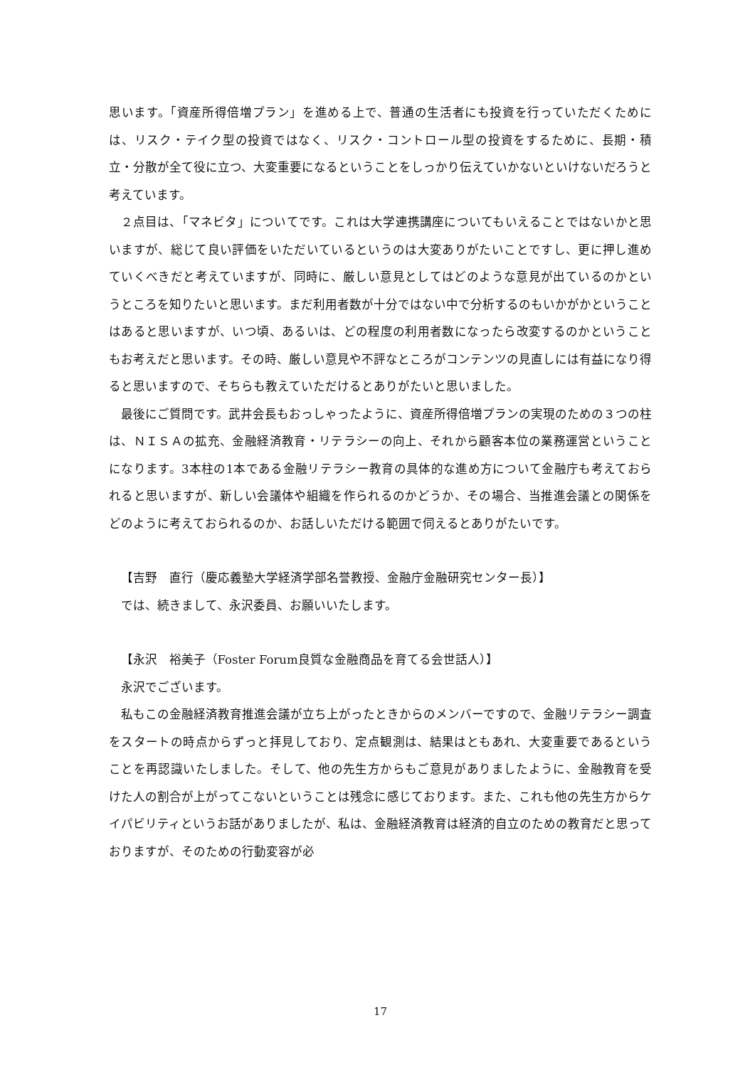思います。「資産所得倍増プラン」を進める上で、普通の生活者にも投資を行っていただくためには、リスク・テイク型の投資ではなく、リスク・コントロール型の投資をするために、長期・積立・分散が全て役に立つ、大変重要になるということをしっかり伝えていかないといけないだろうと考えています。
２点目は、「マネビタ」についてです。これは大学連携講座についてもいえることではないかと思いますが、総じて良い評価をいただいているというのは大変ありがたいことですし、更に押し進めていくべきだと考えていますが、同時に、厳しい意見としてはどのような意見が出ているのかというところを知りたいと思います。まだ利用者数が十分ではない中で分析するのもいかがかということはあると思いますが、いつ頃、あるいは、どの程度の利用者数になったら改変するのかということもお考えだと思います。その時、厳しい意見や不評なところがコンテンツの見直しには有益になり得ると思いますので、そちらも教えていただけるとありがたいと思いました。
最後にご質問です。武井会長もおっしゃったように、資産所得倍増プランの実現のための３つの柱は、ＮＩＳＡの拡充、金融経済教育・リテラシーの向上、それから顧客本位の業務運営ということになります。3本柱の1本である金融リテラシー教育の具体的な進め方について金融庁も考えておられると思いますが、新しい会議体や組織を作られるのかどうか、その場合、当推進会議との関係をどのように考えておられるのか、お話しいただける範囲で伺えるとありがたいです。
【吉野　直行（慶応義塾大学経済学部名誉教授、金融庁金融研究センター長）】
では、続きまして、永沢委員、お願いいたします。
【永沢　裕美子（Foster Forum良質な金融商品を育てる会世話人）】
永沢でございます。
私もこの金融経済教育推進会議が立ち上がったときからのメンバーですので、金融リテラシー調査をスタートの時点からずっと拝見しており、定点観測は、結果はともあれ、大変重要であるということを再認識いたしました。そして、他の先生方からもご意見がありましたように、金融教育を受けた人の割合が上がってこないということは残念に感じております。また、これも他の先生方からケイパビリティというお話がありましたが、私は、金融経済教育は経済的自立のための教育だと思っておりますが、そのための行動変容が必
17